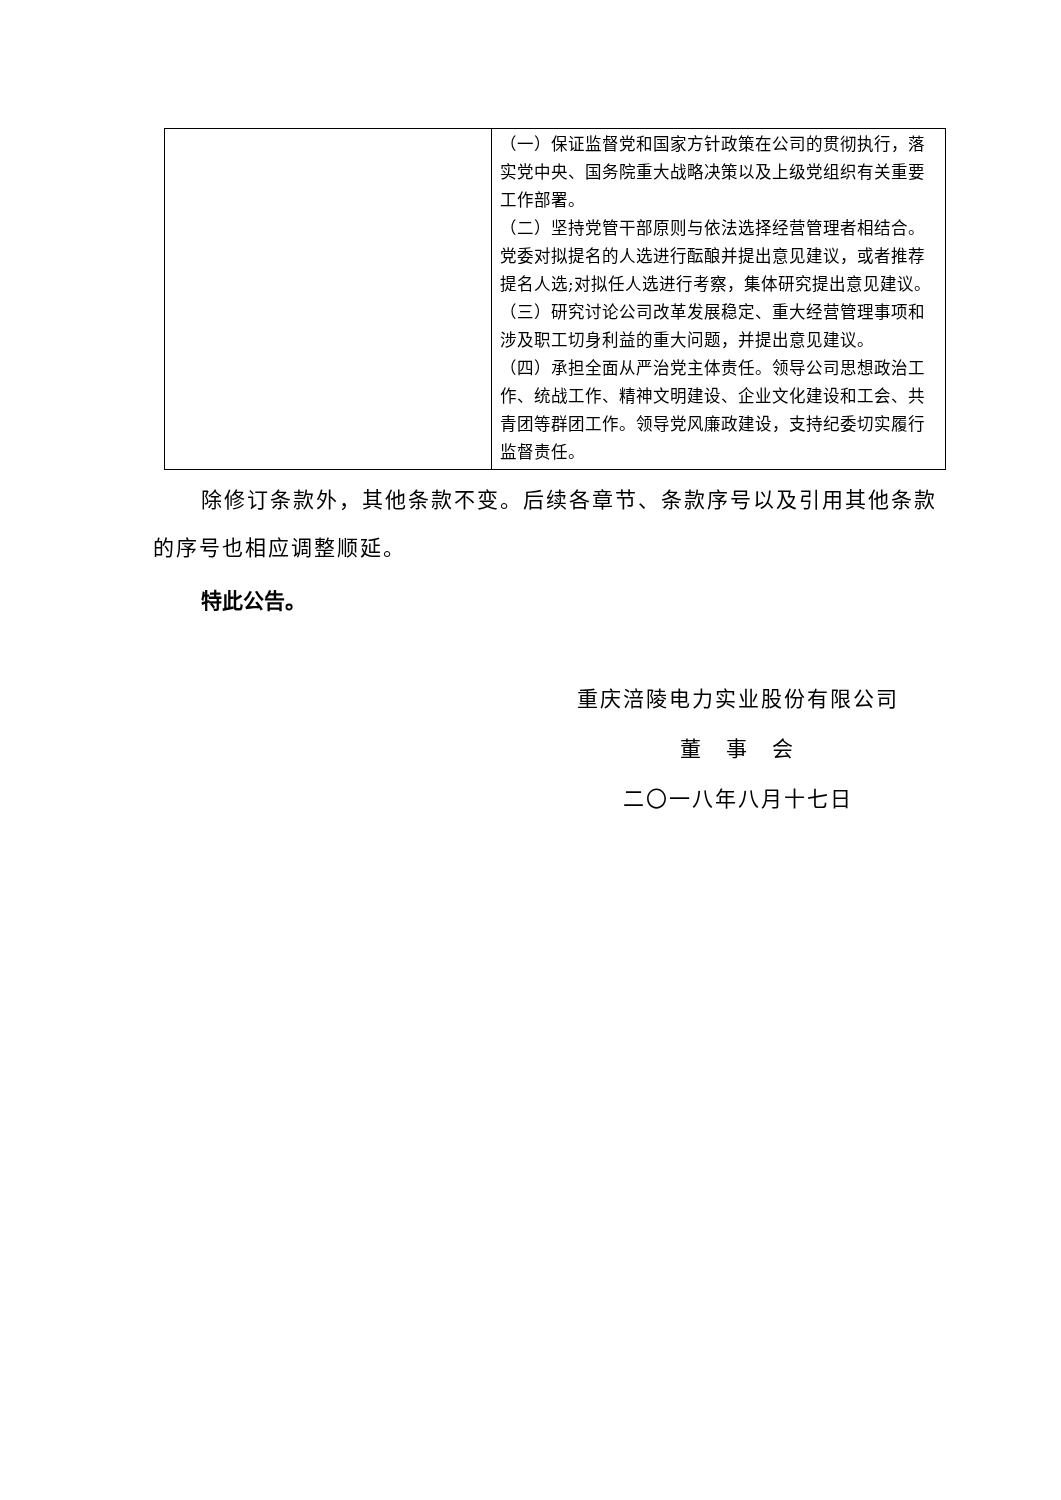| | （一）保证监督党和国家方针政策在公司的贯彻执行，落实党中央、国务院重大战略决策以及上级党组织有关重要工作部署。 （二）坚持党管干部原则与依法选择经营管理者相结合。党委对拟提名的人选进行酝酿并提出意见建议，或者推荐提名人选;对拟任人选进行考察，集体研究提出意见建议。 （三）研究讨论公司改革发展稳定、重大经营管理事项和涉及职工切身利益的重大问题，并提出意见建议。 （四）承担全面从严治党主体责任。领导公司思想政治工作、统战工作、精神文明建设、企业文化建设和工会、共青团等群团工作。领导党风廉政建设，支持纪委切实履行监督责任。 |
除修订条款外，其他条款不变。后续各章节、条款序号以及引用其他条款的序号也相应调整顺延。
特此公告。
重庆涪陵电力实业股份有限公司
董　事　会
二〇一八年八月十七日